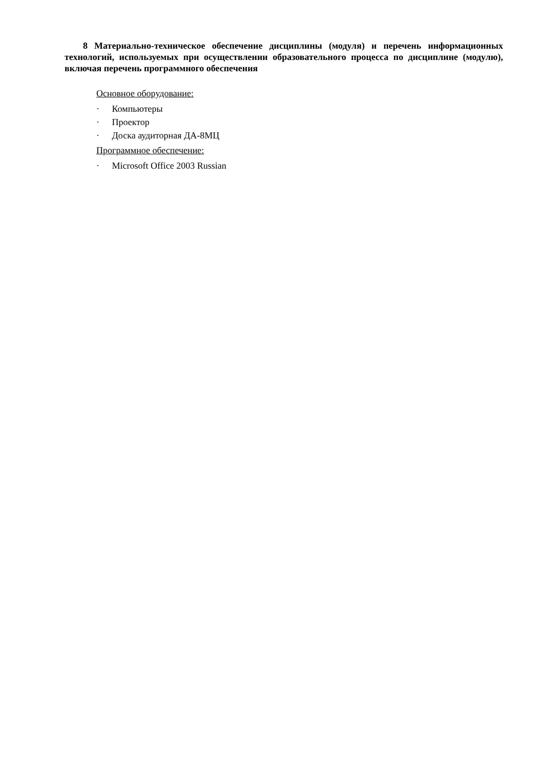8 Материально-техническое обеспечение дисциплины (модуля) и перечень информационных технологий, используемых при осуществлении образовательного процесса по дисциплине (модулю), включая перечень программного обеспечения
Основное оборудование:
· Компьютеры
· Проектор
· Доска аудиторная ДА-8МЦ
Программное обеспечение:
· Microsoft Office 2003 Russian